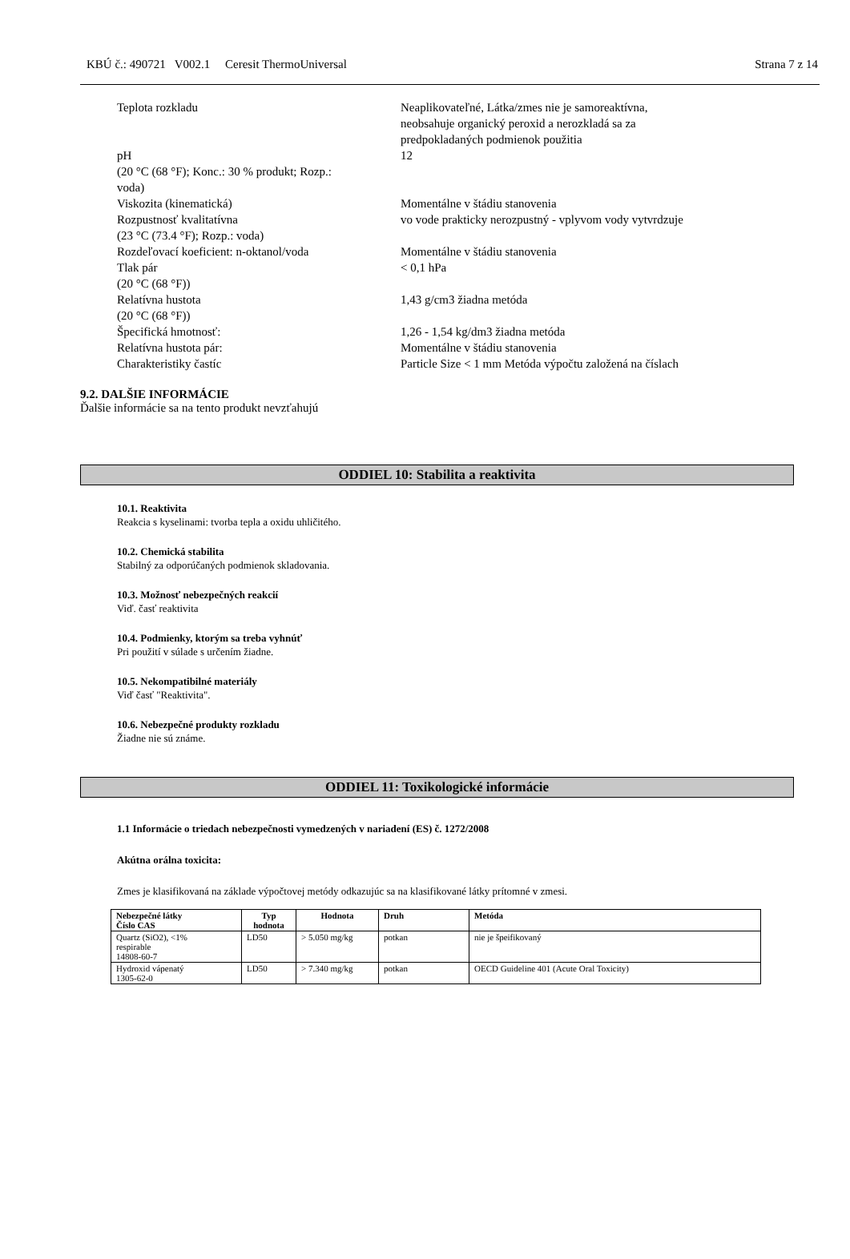KBÚ č.: 490721 V002.1 Ceresit ThermoUniversal Strana 7 z 14
| Teplota rozkladu | Neaplikovateľné, Látka/zmes nie je samoreaktívna, neobsahuje organický peroxid a nerozkladá sa za predpokladaných podmienok použitia |
| pH (20 °C (68 °F); Konc.: 30 % produkt; Rozp.: voda) | 12 |
| Viskozita (kinematická) | Momentálne v štádiu stanovenia |
| Rozpustnosť kvalitatívna (23 °C (73.4 °F); Rozp.: voda) | vo vode prakticky nerozpustný - vplyvom vody vytvrdzuje |
| Rozdeľovací koeficient: n-oktanol/voda | Momentálne v štádiu stanovenia |
| Tlak pár (20 °C (68 °F)) | < 0,1 hPa |
| Relatívna hustota (20 °C (68 °F)) | 1,43 g/cm3 žiadna metóda |
| Špecifická hmotnosť: | 1,26 - 1,54 kg/dm3 žiadna metóda |
| Relatívna hustota pár: | Momentálne v štádiu stanovenia |
| Charakteristiky častíc | Particle Size < 1 mm Metóda výpočtu založená na číslach |
9.2. DALŠIE INFORMÁCIE
Ďalšie informácie sa na tento produkt nevzťahujú
ODDIEL 10: Stabilita a reaktivita
10.1. Reaktivita
Reakcia s kyselinami: tvorba tepla a oxidu uhličitého.
10.2. Chemická stabilita
Stabilný za odporúčaných podmienok skladovania.
10.3. Možnosť nebezpečných reakcií
Viď. časť reaktivita
10.4. Podmienky, ktorým sa treba vyhnúť
Pri použití v súlade s určením žiadne.
10.5. Nekompatibilné materiály
Viď časť "Reaktivita".
10.6. Nebezpečné produkty rozkladu
Žiadne nie sú známe.
ODDIEL 11: Toxikologické informácie
1.1 Informácie o triedach nebezpečnosti vymedzených v nariadení (ES) č. 1272/2008
Akútna orálna toxicita:
Zmes je klasifikovaná na základe výpočtovej metódy odkazujúc sa na klasifikované látky prítomné v zmesi.
| Nebezpečné látky Číslo CAS | Typ hodnota | Hodnota | Druh | Metóda |
| --- | --- | --- | --- | --- |
| Quartz (SiO2), <1% respirable 14808-60-7 | LD50 | > 5.050 mg/kg | potkan | nie je špeifikovaný |
| Hydroxid vápenatý 1305-62-0 | LD50 | > 7.340 mg/kg | potkan | OECD Guideline 401 (Acute Oral Toxicity) |